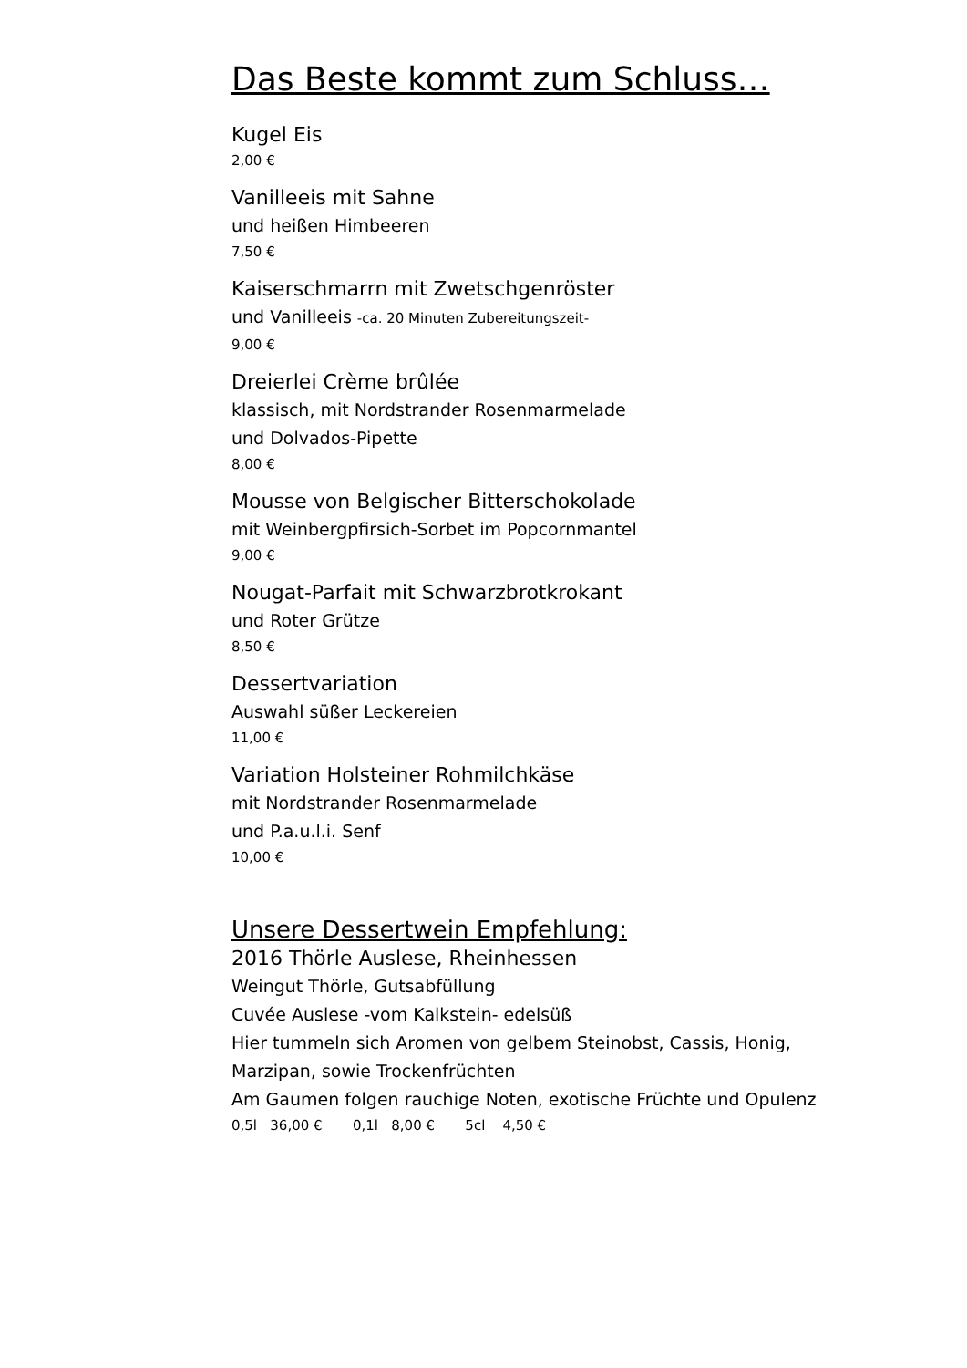Das Beste kommt zum Schluss…
Kugel Eis
2,00 €
Vanilleeis mit Sahne
und heißen Himbeeren
7,50 €
Kaiserschmarrn mit Zwetschgenröster
und Vanilleeis -ca. 20 Minuten Zubereitungszeit-
9,00 €
Dreierlei Crème brûlée
klassisch, mit Nordstrander Rosenmarmelade
und Dolvados-Pipette
8,00 €
Mousse von Belgischer Bitterschokolade
mit Weinbergpfirsich-Sorbet im Popcornmantel
9,00 €
Nougat-Parfait mit Schwarzbrotkrokant
und Roter Grütze
8,50 €
Dessertvariation
Auswahl süßer Leckereien
11,00 €
Variation Holsteiner Rohmilchkäse
mit Nordstrander Rosenmarmelade
und P.a.u.l.i. Senf
10,00 €
Unsere Dessertwein Empfehlung:
2016 Thörle Auslese, Rheinhessen
Weingut Thörle, Gutsabfüllung
Cuvée Auslese -vom Kalkstein- edelsüß
Hier tummeln sich Aromen von gelbem Steinobst, Cassis, Honig,
Marzipan, sowie Trockenfrüchten
Am Gaumen folgen rauchige Noten, exotische Früchte und Opulenz
0,5l 36,00 € 0,1l 8,00 € 5cl 4,50 €